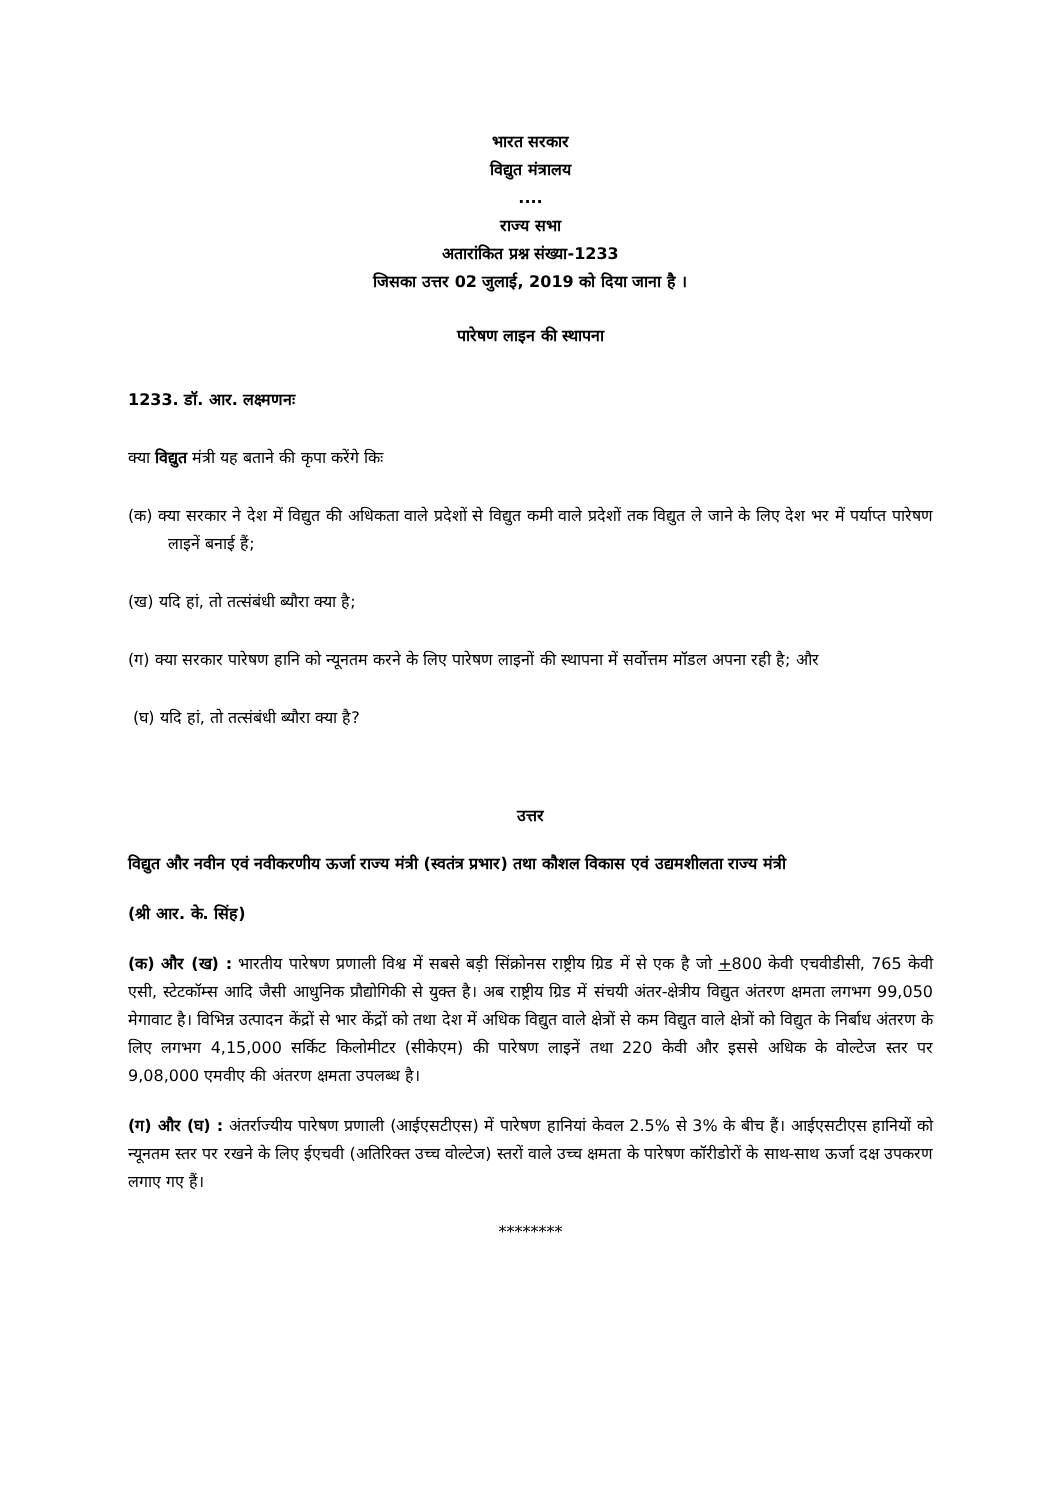भारत सरकार
विद्युत मंत्रालय
....
राज्य सभा
अतारांकित प्रश्न संख्या-1233
जिसका उत्तर 02 जुलाई, 2019 को दिया जाना है ।
पारेषण लाइन की स्थापना
1233. डॉ. आर. लक्ष्मणनः
क्या विद्युत मंत्री यह बताने की कृपा करेंगे किः
(क) क्या सरकार ने देश में विद्युत की अधिकता वाले प्रदेशों से विद्युत कमी वाले प्रदेशों तक विद्युत ले जाने के लिए देश भर में पर्याप्त पारेषण लाइनें बनाई हैं;
(ख) यदि हां, तो तत्संबंधी ब्यौरा क्या है;
(ग) क्या सरकार पारेषण हानि को न्यूनतम करने के लिए पारेषण लाइनों की स्थापना में सर्वोत्तम मॉडल अपना रही है; और
(घ) यदि हां, तो तत्संबंधी ब्यौरा क्या है?
उत्तर
विद्युत और नवीन एवं नवीकरणीय ऊर्जा राज्य मंत्री (स्वतंत्र प्रभार) तथा कौशल विकास एवं उद्यमशीलता राज्य मंत्री
(श्री आर. के. सिंह)
(क) और (ख) : भारतीय पारेषण प्रणाली विश्व में सबसे बड़ी सिंक्रोनस राष्ट्रीय ग्रिड में से एक है जो +800 केवी एचवीडीसी, 765 केवी एसी, स्टेटकॉम्स आदि जैसी आधुनिक प्रौद्योगिकी से युक्त है। अब राष्ट्रीय ग्रिड में संचयी अंतर-क्षेत्रीय विद्युत अंतरण क्षमता लगभग 99,050 मेगावाट है। विभिन्न उत्पादन केंद्रों से भार केंद्रों को तथा देश में अधिक विद्युत वाले क्षेत्रों से कम विद्युत वाले क्षेत्रों को विद्युत के निर्बाध अंतरण के लिए लगभग 4,15,000 सर्किट किलोमीटर (सीकेएम) की पारेषण लाइनें तथा 220 केवी और इससे अधिक के वोल्टेज स्तर पर 9,08,000 एमवीए की अंतरण क्षमता उपलब्ध है।
(ग) और (घ) : अंतर्राज्यीय पारेषण प्रणाली (आईएसटीएस) में पारेषण हानियां केवल 2.5% से 3% के बीच हैं। आईएसटीएस हानियों को न्यूनतम स्तर पर रखने के लिए ईएचवी (अतिरिक्त उच्च वोल्टेज) स्तरों वाले उच्च क्षमता के पारेषण कॉरीडोरों के साथ-साथ ऊर्जा दक्ष उपकरण लगाए गए हैं।
********